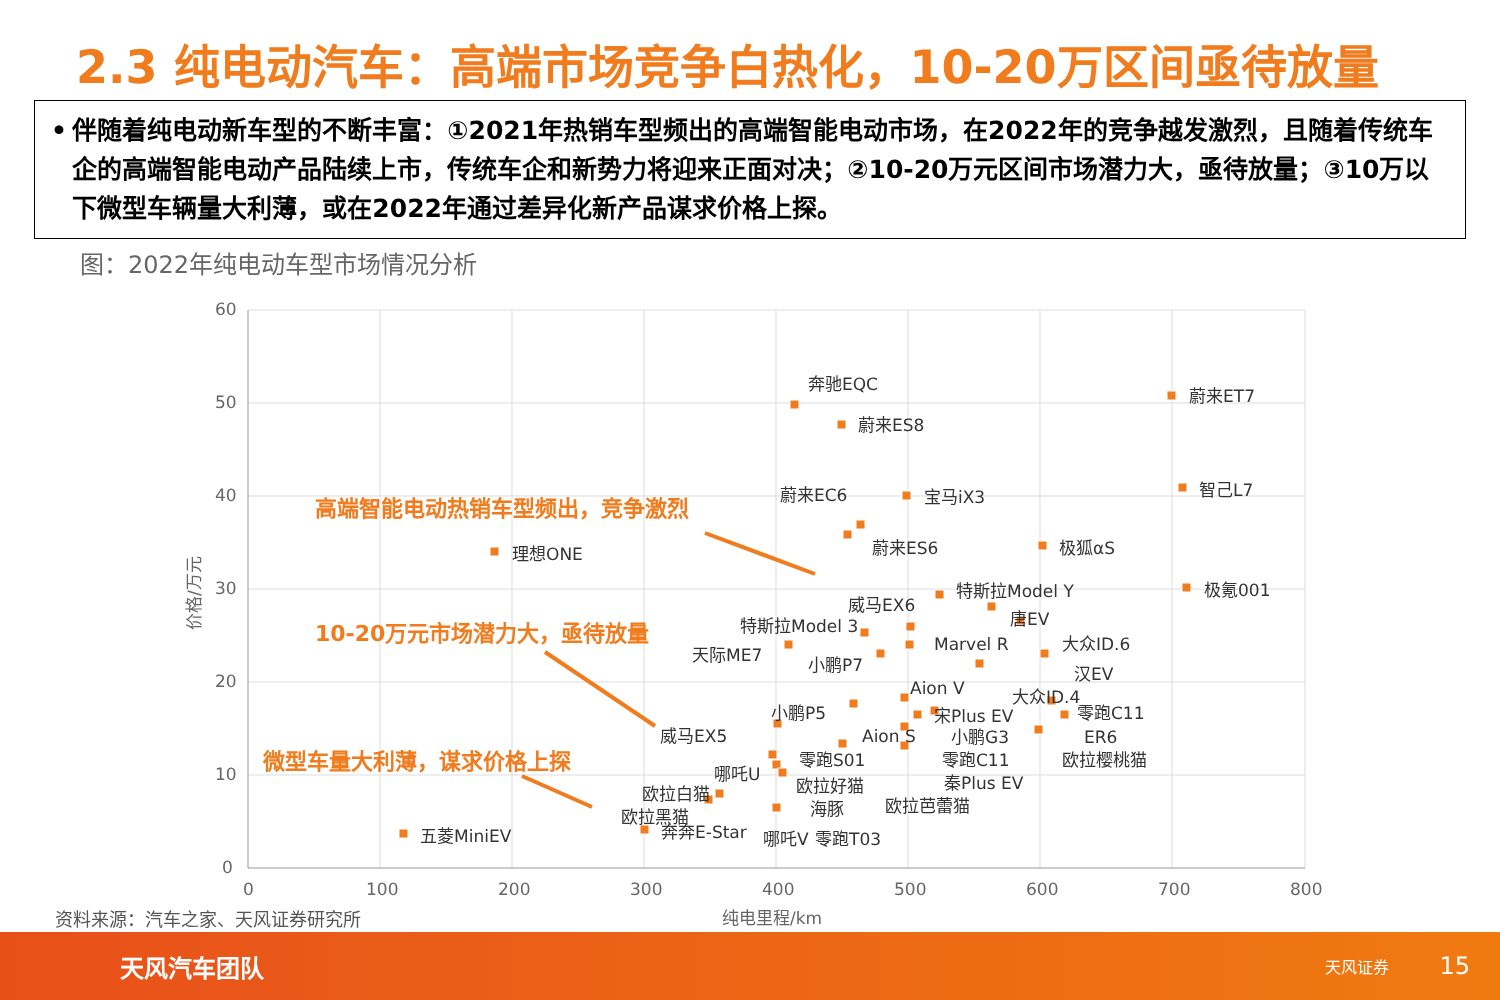2.3 纯电动汽车：高端市场竞争白热化，10-20万区间亟待放量
• 伴随着纯电动新车型的不断丰富：①2021年热销车型频出的高端智能电动市场，在2022年的竞争越发激烈，且随着传统车企的高端智能电动产品陆续上市，传统车企和新势力将迎来正面对决；②10-20万元区间市场潜力大，亟待放量；③10万以下微型车辆量大利薄，或在2022年通过差异化新产品谋求价格上探。
图：2022年纯电动车型市场情况分析
60
50
40
30
20
10
0
0
100
200
300
400
500
600
700
800
纯电里程/km
价格/万元
奔驰EQC
蔚来ET7
蔚来ES8
智己L7
蔚来EC6
宝马iX3
蔚来ES6
极狐αS
理想ONE
特斯拉Model Y
极氪001
威马EX6
唐EV
特斯拉Model 3
Marvel R
大众ID.6
天际ME7
小鹏P7
汉EV
Aion V
大众ID.4
小鹏P5
宋Plus EV
零跑C11
威马EX5
Aion S
小鹏G3
ER6
零跑S01
零跑C11
欧拉樱桃猫
哪吒U
欧拉好猫
秦Plus EV
欧拉白猫
海豚
欧拉芭蕾猫
欧拉黑猫
零跑T03
五菱MiniEV
奔奔E-Star
哪吒V
高端智能电动热销车型频出，竞争激烈
10-20万元市场潜力大，亟待放量
微型车量大利薄，谋求价格上探
资料来源：汽车之家、天风证券研究所
天风汽车团队
天风证券
15